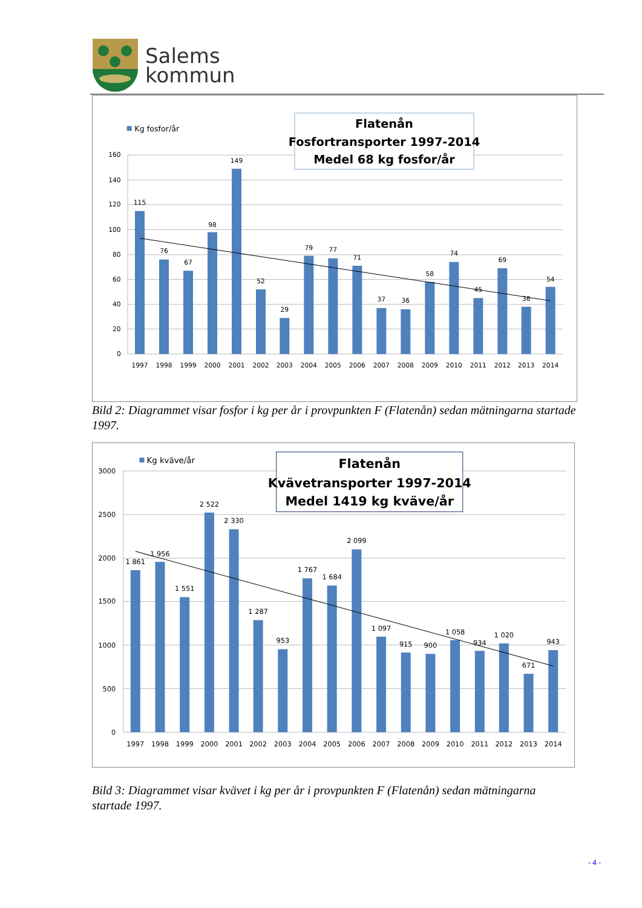Salems
kommun
0
20
40
60
80
100
120
140
160
115
76
67
98
149
52
29
79
77
71
37
36
58
74
45
69
38
54
1997
1998
1999
2000
2001
2002
2003
2004
2005
2006
2007
2008
2009
2010
2011
2012
2013
2014
Kg fosfor/år
Flatenån
Fosfortransporter 1997-2014
Medel 68 kg fosfor/år
Bild 2: Diagrammet visar fosfor i kg per år i provpunkten F (Flatenån) sedan mätningarna startade 1997.
0
500
1000
1500
2000
2500
3000
1 861
1 956
1 551
2 522
2 330
1 287
953
1 767
1 684
2 099
1 097
915
900
1 058
934
1 020
671
943
1997
1998
1999
2000
2001
2002
2003
2004
2005
2006
2007
2008
2009
2010
2011
2012
2013
2014
Kg kväve/år
Flatenån
Kvävetransporter 1997-2014
Medel 1419 kg kväve/år
Bild 3: Diagrammet visar kvävet i kg per år i provpunkten F (Flatenån) sedan mätningarna startade 1997.
- 4 -